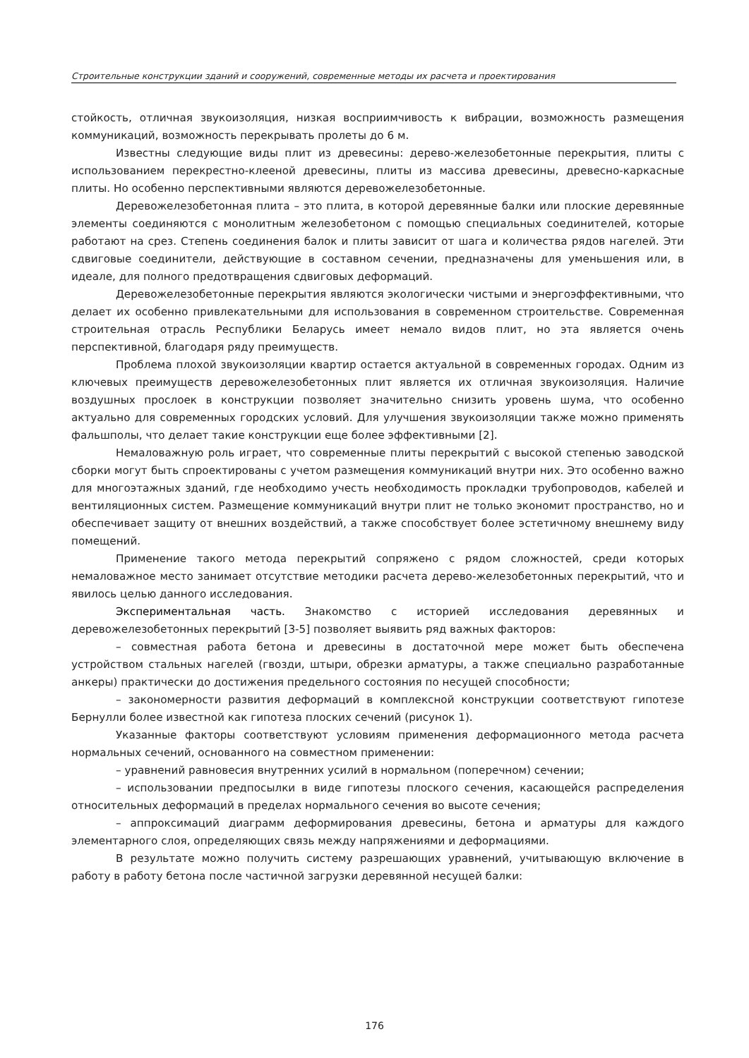Строительные конструкции зданий и сооружений, современные методы их расчета и проектирования
стойкость, отличная звукоизоляция, низкая восприимчивость к вибрации, возможность размещения коммуникаций, возможность перекрывать пролеты до 6 м.
Известны следующие виды плит из древесины: дерево-железобетонные перекрытия, плиты с использованием перекрестно-клееной древесины, плиты из массива древесины, древесно-каркасные плиты. Но особенно перспективными являются деревожелезобетонные.
Деревожелезобетонная плита – это плита, в которой деревянные балки или плоские деревянные элементы соединяются с монолитным железобетоном с помощью специальных соединителей, которые работают на срез. Степень соединения балок и плиты зависит от шага и количества рядов нагелей. Эти сдвиговые соединители, действующие в составном сечении, предназначены для уменьшения или, в идеале, для полного предотвращения сдвиговых деформаций.
Деревожелезобетонные перекрытия являются экологически чистыми и энергоэффективными, что делает их особенно привлекательными для использования в современном строительстве. Современная строительная отрасль Республики Беларусь имеет немало видов плит, но эта является очень перспективной, благодаря ряду преимуществ.
Проблема плохой звукоизоляции квартир остается актуальной в современных городах. Одним из ключевых преимуществ деревожелезобетонных плит является их отличная звукоизоляция. Наличие воздушных прослоек в конструкции позволяет значительно снизить уровень шума, что особенно актуально для современных городских условий. Для улучшения звукоизоляции также можно применять фальшполы, что делает такие конструкции еще более эффективными [2].
Немаловажную роль играет, что современные плиты перекрытий с высокой степенью заводской сборки могут быть спроектированы с учетом размещения коммуникаций внутри них. Это особенно важно для многоэтажных зданий, где необходимо учесть необходимость прокладки трубопроводов, кабелей и вентиляционных систем. Размещение коммуникаций внутри плит не только экономит пространство, но и обеспечивает защиту от внешних воздействий, а также способствует более эстетичному внешнему виду помещений.
Применение такого метода перекрытий сопряжено с рядом сложностей, среди которых немаловажное место занимает отсутствие методики расчета дерево-железобетонных перекрытий, что и явилось целью данного исследования.
Экспериментальная часть. Знакомство с историей исследования деревянных и деревожелезобетонных перекрытий [3-5] позволяет выявить ряд важных факторов:
– совместная работа бетона и древесины в достаточной мере может быть обеспечена устройством стальных нагелей (гвозди, штыри, обрезки арматуры, а также специально разработанные анкеры) практически до достижения предельного состояния по несущей способности;
– закономерности развития деформаций в комплексной конструкции соответствуют гипотезе Бернулли более известной как гипотеза плоских сечений (рисунок 1).
Указанные факторы соответствуют условиям применения деформационного метода расчета нормальных сечений, основанного на совместном применении:
– уравнений равновесия внутренних усилий в нормальном (поперечном) сечении;
– использовании предпосылки в виде гипотезы плоского сечения, касающейся распределения относительных деформаций в пределах нормального сечения во высоте сечения;
– аппроксимаций диаграмм деформирования древесины, бетона и арматуры для каждого элементарного слоя, определяющих связь между напряжениями и деформациями.
В результате можно получить систему разрешающих уравнений, учитывающую включение в работу в работу бетона после частичной загрузки деревянной несущей балки:
176